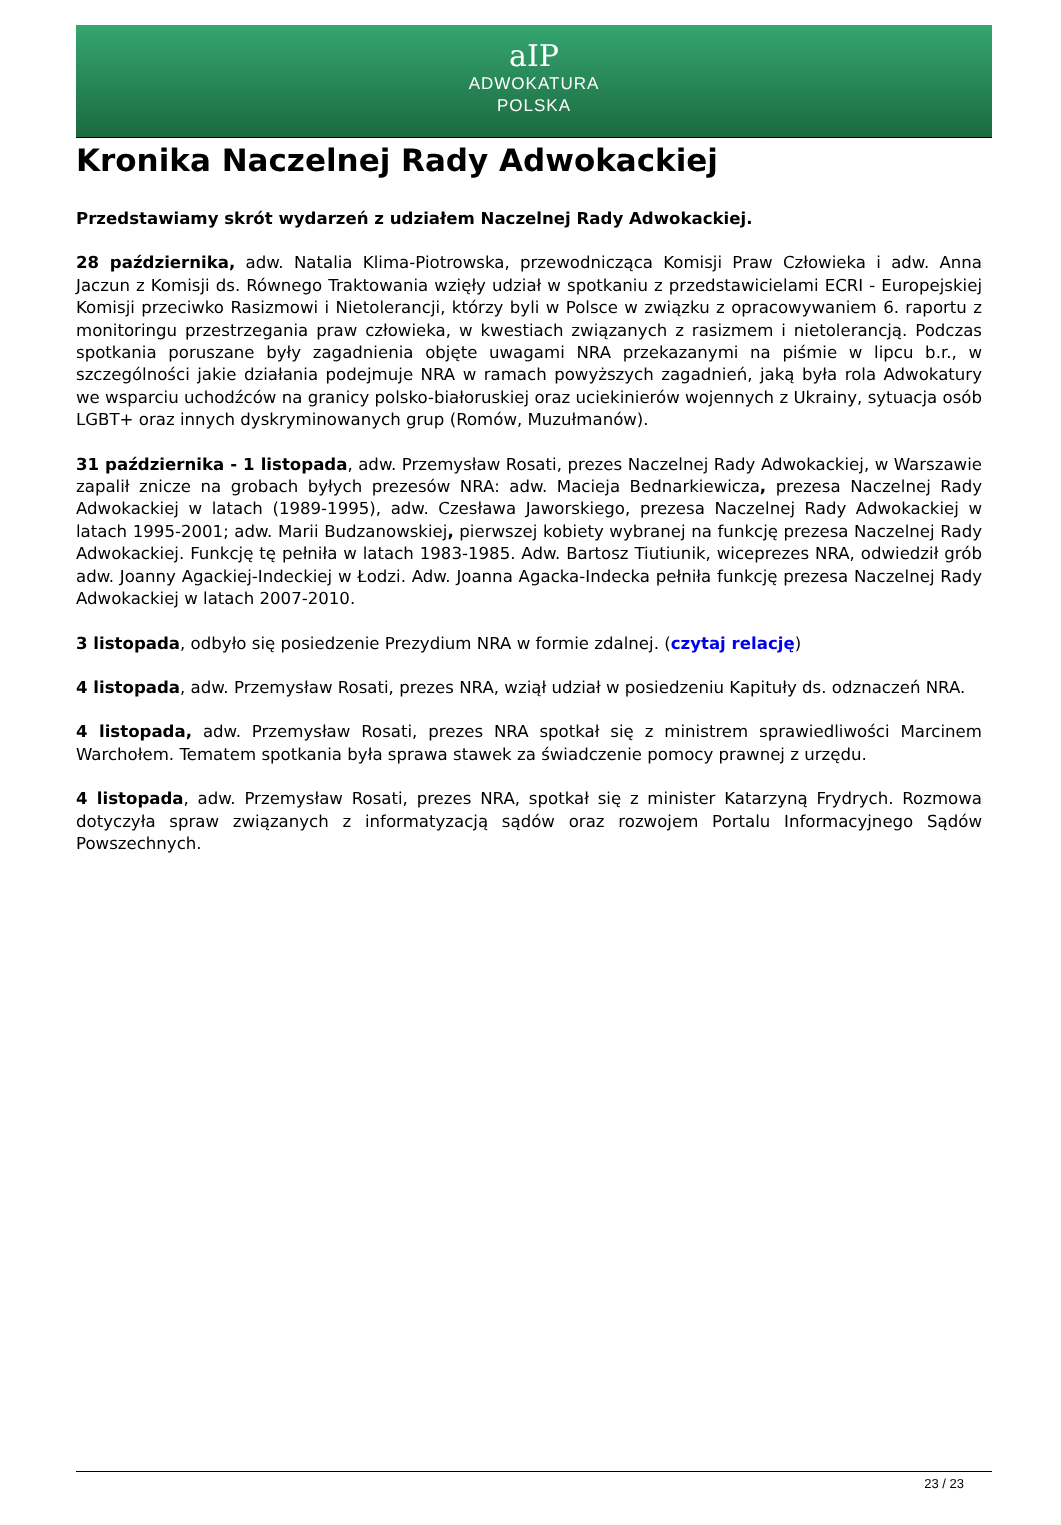aIP
ADWOKATURA
POLSKA
Kronika Naczelnej Rady Adwokackiej
Przedstawiamy skrót wydarzeń z udziałem Naczelnej Rady Adwokackiej.
28 października, adw. Natalia Klima-Piotrowska, przewodnicząca Komisji Praw Człowieka i adw. Anna Jaczun z Komisji ds. Równego Traktowania wzięły udział w spotkaniu z przedstawicielami ECRI - Europejskiej Komisji przeciwko Rasizmowi i Nietolerancji, którzy byli w Polsce w związku z opracowywaniem 6. raportu z monitoringu przestrzegania praw człowieka, w kwestiach związanych z rasizmem i nietolerancją. Podczas spotkania poruszane były zagadnienia objęte uwagami NRA przekazanymi na piśmie w lipcu b.r., w szczególności jakie działania podejmuje NRA w ramach powyższych zagadnień, jaką była rola Adwokatury we wsparciu uchodźców na granicy polsko-białoruskiej oraz uciekinierów wojennych z Ukrainy, sytuacja osób LGBT+ oraz innych dyskryminowanych grup (Romów, Muzułmanów).
31 października - 1 listopada, adw. Przemysław Rosati, prezes Naczelnej Rady Adwokackiej, w Warszawie zapalił znicze na grobach byłych prezesów NRA: adw. Macieja Bednarkiewicza, prezesa Naczelnej Rady Adwokackiej w latach (1989-1995), adw. Czesława Jaworskiego, prezesa Naczelnej Rady Adwokackiej w latach 1995-2001; adw. Marii Budzanowskiej, pierwszej kobiety wybranej na funkcję prezesa Naczelnej Rady Adwokackiej. Funkcję tę pełniła w latach 1983-1985. Adw. Bartosz Tiutiunik, wiceprezes NRA, odwiedził grób adw. Joanny Agackiej-Indeckiej w Łodzi. Adw. Joanna Agacka-Indecka pełniła funkcję prezesa Naczelnej Rady Adwokackiej w latach 2007-2010.
3 listopada, odbyło się posiedzenie Prezydium NRA w formie zdalnej. (czytaj relację)
4 listopada, adw. Przemysław Rosati, prezes NRA, wziął udział w posiedzeniu Kapituły ds. odznaczeń NRA.
4 listopada, adw. Przemysław Rosati, prezes NRA spotkał się z ministrem sprawiedliwości Marcinem Warchołem. Tematem spotkania była sprawa stawek za świadczenie pomocy prawnej z urzędu.
4 listopada, adw. Przemysław Rosati, prezes NRA, spotkał się z minister Katarzyną Frydrych. Rozmowa dotyczyła spraw związanych z informatyzacją sądów oraz rozwojem Portalu Informacyjnego Sądów Powszechnych.
23 / 23